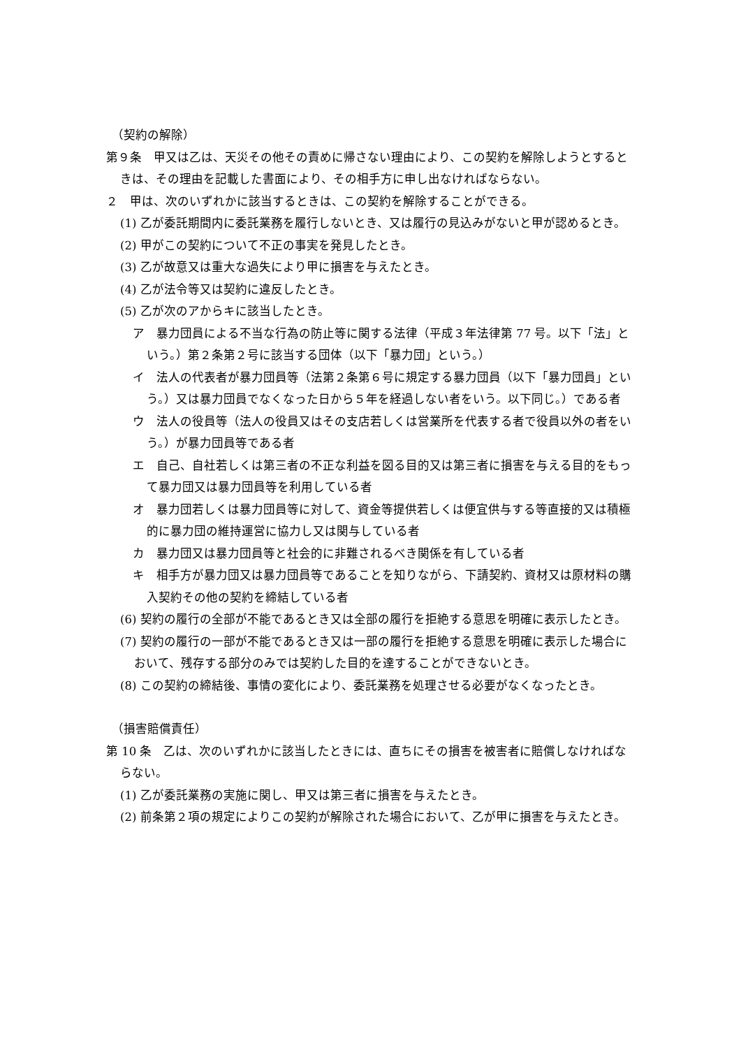（契約の解除）
第９条　甲又は乙は、天災その他その責めに帰さない理由により、この契約を解除しようとするときは、その理由を記載した書面により、その相手方に申し出なければならない。
２　甲は、次のいずれかに該当するときは、この契約を解除することができる。
(1) 乙が委託期間内に委託業務を履行しないとき、又は履行の見込みがないと甲が認めるとき。
(2) 甲がこの契約について不正の事実を発見したとき。
(3) 乙が故意又は重大な過失により甲に損害を与えたとき。
(4) 乙が法令等又は契約に違反したとき。
(5) 乙が次のアからキに該当したとき。
ア　暴力団員による不当な行為の防止等に関する法律（平成３年法律第 77 号。以下「法」という。）第２条第２号に該当する団体（以下「暴力団」という。）
イ　法人の代表者が暴力団員等（法第２条第６号に規定する暴力団員（以下「暴力団員」という。）又は暴力団員でなくなった日から５年を経過しない者をいう。以下同じ。）である者
ウ　法人の役員等（法人の役員又はその支店若しくは営業所を代表する者で役員以外の者をいう。）が暴力団員等である者
エ　自己、自社若しくは第三者の不正な利益を図る目的又は第三者に損害を与える目的をもって暴力団又は暴力団員等を利用している者
オ　暴力団若しくは暴力団員等に対して、資金等提供若しくは便宜供与する等直接的又は積極的に暴力団の維持運営に協力し又は関与している者
カ　暴力団又は暴力団員等と社会的に非難されるべき関係を有している者
キ　相手方が暴力団又は暴力団員等であることを知りながら、下請契約、資材又は原材料の購入契約その他の契約を締結している者
(6) 契約の履行の全部が不能であるとき又は全部の履行を拒絶する意思を明確に表示したとき。
(7) 契約の履行の一部が不能であるとき又は一部の履行を拒絶する意思を明確に表示した場合において、残存する部分のみでは契約した目的を達することができないとき。
(8) この契約の締結後、事情の変化により、委託業務を処理させる必要がなくなったとき。
（損害賠償責任）
第 10 条　乙は、次のいずれかに該当したときには、直ちにその損害を被害者に賠償しなければならない。
(1) 乙が委託業務の実施に関し、甲又は第三者に損害を与えたとき。
(2) 前条第２項の規定によりこの契約が解除された場合において、乙が甲に損害を与えたとき。